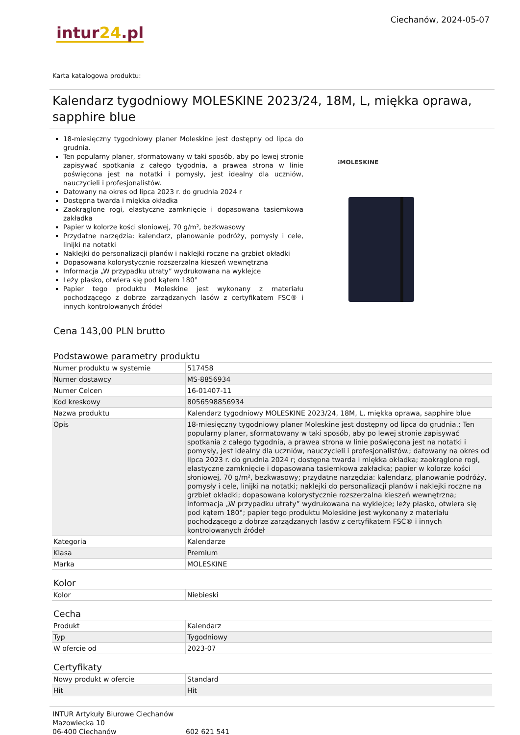intur24.pl
Ciechanów, 2024-05-07
Karta katalogowa produktu:
Kalendarz tygodniowy MOLESKINE 2023/24, 18M, L, miękka oprawa, sapphire blue
18-miesięczny tygodniowy planer Moleskine jest dostępny od lipca do grudnia.
Ten popularny planer, sformatowany w taki sposób, aby po lewej stronie zapisywać spotkania z całego tygodnia, a prawea strona w linie poświęcona jest na notatki i pomysły, jest idealny dla uczniów, nauczycieli i profesjonalistów.
Datowany na okres od lipca 2023 r. do grudnia 2024 r
Dostępna twarda i miękka okładka
Zaokrąglone rogi, elastyczne zamknięcie i dopasowana tasiemkowa zakładka
Papier w kolorze kości słoniowej, 70 g/m², bezkwasowy
Przydatne narzędzia: kalendarz, planowanie podróży, pomysły i cele, linijki na notatki
Naklejki do personalizacji planów i naklejki roczne na grzbiet okładki
Dopasowana kolorystycznie rozszerzalna kieszeń wewnętrzna
Informacja „W przypadku utraty” wydrukowana na wyklejce
Leży płasko, otwiera się pod kątem 180°
Papier tego produktu Moleskine jest wykonany z materiału pochodzącego z dobrze zarządzanych lasów z certyfikatem FSC® i innych kontrolowanych źródeł
⁝MOLESKINE
Cena 143,00 PLN brutto
Podstawowe parametry produktu
| Numer produktu w systemie | 517458 |
| Numer dostawcy | MS-8856934 |
| Numer Celcen | 16-01407-11 |
| Kod kreskowy | 8056598856934 |
| Nazwa produktu | Kalendarz tygodniowy MOLESKINE 2023/24, 18M, L, miękka oprawa, sapphire blue |
| Opis | 18-miesięczny tygodniowy planer Moleskine jest dostępny od lipca do grudnia.; Ten popularny planer, sformatowany w taki sposób, aby po lewej stronie zapisywać spotkania z całego tygodnia, a prawea strona w linie poświęcona jest na notatki i pomysły, jest idealny dla uczniów, nauczycieli i profesjonalistów.; datowany na okres od lipca 2023 r. do grudnia 2024 r; dostępna twarda i miękka okładka; zaokrąglone rogi, elastyczne zamknięcie i dopasowana tasiemkowa zakładka; papier w kolorze kości słoniowej, 70 g/m², bezkwasowy; przydatne narzędzia: kalendarz, planowanie podróży, pomysły i cele, linijki na notatki; naklejki do personalizacji planów i naklejki roczne na grzbiet okładki; dopasowana kolorystycznie rozszerzalna kieszeń wewnętrzna; informacja „W przypadku utraty” wydrukowana na wyklejce; leży płasko, otwiera się pod kątem 180°; papier tego produktu Moleskine jest wykonany z materiału pochodzącego z dobrze zarządzanych lasów z certyfikatem FSC® i innych kontrolowanych źródeł |
| Kategoria | Kalendarze |
| Klasa | Premium |
| Marka | MOLESKINE |
Kolor
| Kolor | Niebieski |
Cecha
| Produkt | Kalendarz |
| Typ | Tygodniowy |
| W ofercie od | 2023-07 |
Certyfikaty
| Nowy produkt w ofercie | Standard |
| Hit | Hit |
INTUR Artykuły Biurowe Ciechanów
Mazowiecka 10
06-400 Ciechanów
602 621 541